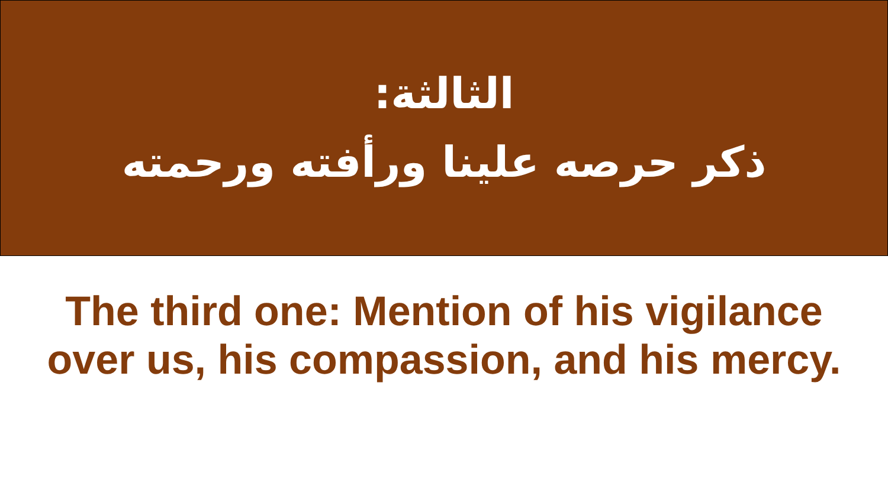الثالثة:
ذكر حرصه علينا ورأفته ورحمته
The third one: Mention of his vigilance
over us, his compassion, and his mercy.